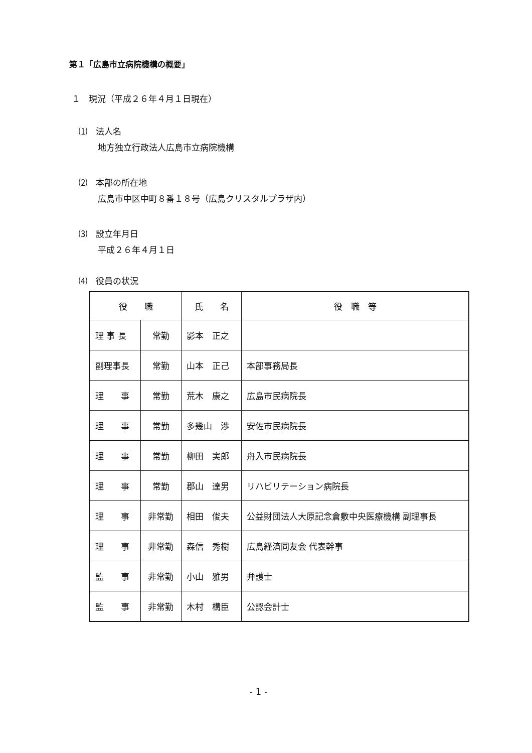第１「広島市立病院機構の概要」
１　現況（平成２６年４月１日現在）
⑴　法人名
地方独立行政法人広島市立病院機構
⑵　本部の所在地
広島市中区中町８番１８号（広島クリスタルプラザ内）
⑶　設立年月日
平成２６年４月１日
⑷　役員の状況
| 役 職 | | 氏 名 | 役 職 等 |
| --- | --- | --- | --- |
| 理 事 長 | 常勤 | 影本 正之 | |
| 副理事長 | 常勤 | 山本 正己 | 本部事務局長 |
| 理 事 | 常勤 | 荒木 康之 | 広島市民病院長 |
| 理 事 | 常勤 | 多幾山 渉 | 安佐市民病院長 |
| 理 事 | 常勤 | 柳田 実郎 | 舟入市民病院長 |
| 理 事 | 常勤 | 郡山 達男 | リハビリテーション病院長 |
| 理 事 | 非常勤 | 相田 俊夫 | 公益財団法人大原記念倉敷中央医療機構 副理事長 |
| 理 事 | 非常勤 | 森信 秀樹 | 広島経済同友会 代表幹事 |
| 監 事 | 非常勤 | 小山 雅男 | 弁護士 |
| 監 事 | 非常勤 | 木村 構臣 | 公認会計士 |
- 1 -